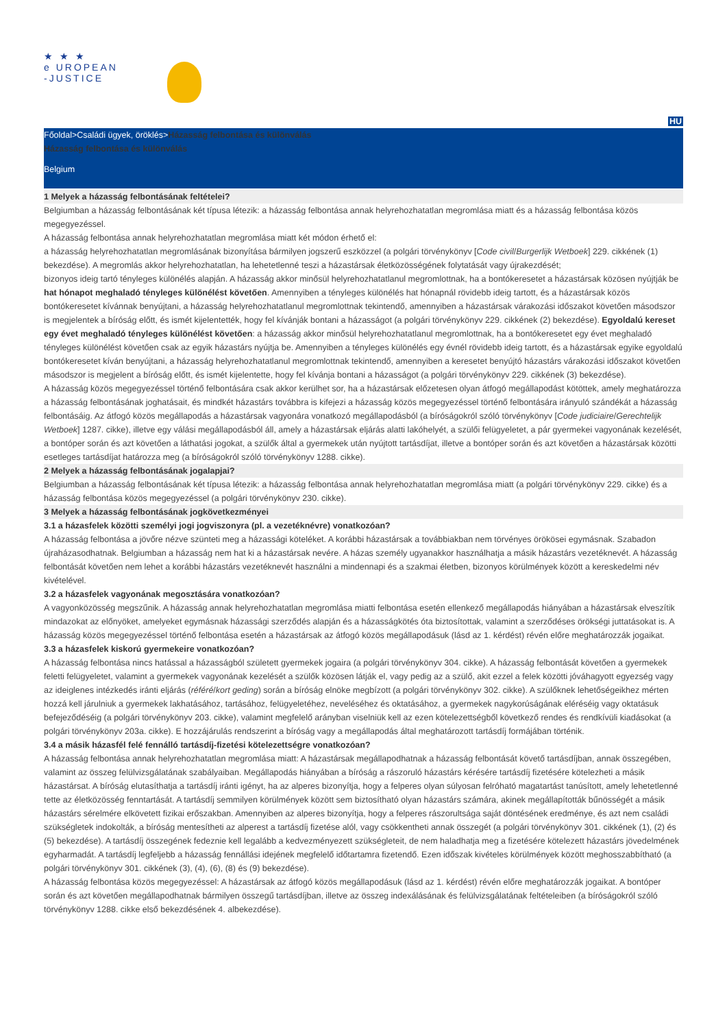★ ★ ★
e UROPEAN
-JUSTICE
HU
Főoldal>Családi ügyek, öröklés>Házasság felbontása és különválás
Házasság felbontása és különválás
Belgium
1 Melyek a házasság felbontásának feltételei?
Belgiumban a házasság felbontásának két típusa létezik: a házasság felbontása annak helyrehozhatatlan megromlása miatt és a házasság felbontása közös megegyezéssel.
A házasság felbontása annak helyrehozhatatlan megromlása miatt két módon érhető el:
a házasság helyrehozhatatlan megromlásának bizonyítása bármilyen jogszerű eszközzel (a polgári törvénykönyv [Code civil/Burgerlijk Wetboek] 229. cikkének (1) bekezdése). A megromlás akkor helyrehozhatatlan, ha lehetetlenné teszi a házastársak életközösségének folytatását vagy újrakezdését;
bizonyos ideig tartó tényleges különélés alapján. A házasság akkor minősül helyrehozhatatlanul megromlottnak, ha a bontókeresetet a házastársak közösen nyújtják be hat hónapot meghaladó tényleges különélést követően. Amennyiben a tényleges különélés hat hónapnál rövidebb ideig tartott, és a házastársak közös bontókeresetet kívánnak benyújtani, a házasság helyrehozhatatlanul megromlottnak tekintendő, amennyiben a házastársak várakozási időszakot követően másodszor is megjelentek a bíróság előtt, és ismét kijelentették, hogy fel kívánják bontani a házasságot (a polgári törvénykönyv 229. cikkének (2) bekezdése). Egyoldalú kereset egy évet meghaladó tényleges különélést követően: a házasság akkor minősül helyrehozhatatlanul megromlottnak, ha a bontókeresetet egy évet meghaladó tényleges különélést követően csak az egyik házastárs nyújtja be. Amennyiben a tényleges különélés egy évnél rövidebb ideig tartott, és a házastársak egyike egyoldalú bontókeresetet kíván benyújtani, a házasság helyrehozhatatlanul megromlottnak tekintendő, amennyiben a keresetet benyújtó házastárs várakozási időszakot követően másodszor is megjelent a bíróság előtt, és ismét kijelentette, hogy fel kívánja bontani a házasságot (a polgári törvénykönyv 229. cikkének (3) bekezdése).
A házasság közös megegyezéssel történő felbontására csak akkor kerülhet sor, ha a házastársak előzetesen olyan átfogó megállapodást kötöttek, amely meghatározza a házasság felbontásának joghatásait, és mindkét házastárs továbbra is kifejezi a házasság közös megegyezéssel történő felbontására irányuló szándékát a házasság felbontásáig. Az átfogó közös megállapodás a házastársak vagyonára vonatkozó megállapodásból (a bíróságokról szóló törvénykönyv [Code judiciaire/Gerechtelijk Wetboek] 1287. cikke), illetve egy válási megállapodásból áll, amely a házastársak eljárás alatti lakóhelyét, a szülői felügyeletet, a pár gyermekei vagyonának kezelését, a bontóper során és azt követően a láthatási jogokat, a szülők által a gyermekek után nyújtott tartásdíjat, illetve a bontóper során és azt követően a házastársak közötti esetleges tartásdíjat határozza meg (a bíróságokról szóló törvénykönyv 1288. cikke).
2 Melyek a házasság felbontásának jogalapjai?
Belgiumban a házasság felbontásának két típusa létezik: a házasság felbontása annak helyrehozhatatlan megromlása miatt (a polgári törvénykönyv 229. cikke) és a házasság felbontása közös megegyezéssel (a polgári törvénykönyv 230. cikke).
3 Melyek a házasság felbontásának jogkövetkezményei
3.1 a házasfelek közötti személyi jogi jogviszonyra (pl. a vezetéknévre) vonatkozóan?
A házasság felbontása a jövőre nézve szünteti meg a házassági köteléket. A korábbi házastársak a továbbiakban nem törvényes örökösei egymásnak. Szabadon újraházasodhatnak. Belgiumban a házasság nem hat ki a házastársak nevére. A házas személy ugyanakkor használhatja a másik házastárs vezetéknevét. A házasság felbontását követően nem lehet a korábbi házastárs vezetéknevét használni a mindennapi és a szakmai életben, bizonyos körülmények között a kereskedelmi név kivételével.
3.2 a házasfelek vagyonának megosztására vonatkozóan?
A vagyonközösség megszűnik. A házasság annak helyrehozhatatlan megromlása miatti felbontása esetén ellenkező megállapodás hiányában a házastársak elveszítik mindazokat az előnyöket, amelyeket egymásnak házassági szerződés alapján és a házasságkötés óta biztosítottak, valamint a szerződéses örökségi juttatásokat is. A házasság közös megegyezéssel történő felbontása esetén a házastársak az átfogó közös megállapodásuk (lásd az 1. kérdést) révén előre meghatározzák jogaikat.
3.3 a házasfelek kiskorú gyermekeire vonatkozóan?
A házasság felbontása nincs hatással a házasságból született gyermekek jogaira (a polgári törvénykönyv 304. cikke). A házasság felbontását követően a gyermekek feletti felügyeletet, valamint a gyermekek vagyonának kezelését a szülők közösen látják el, vagy pedig az a szülő, akit ezzel a felek közötti jóváhagyott egyezség vagy az ideiglenes intézkedés iránti eljárás (référé/kort geding) során a bíróság elnöke megbízott (a polgári törvénykönyv 302. cikke). A szülőknek lehetőségeikhez mérten hozzá kell járulniuk a gyermekek lakhatásához, tartásához, felügyeletéhez, neveléséhez és oktatásához, a gyermekek nagykorúságának eléréséig vagy oktatásuk befejeződéséig (a polgári törvénykönyv 203. cikke), valamint megfelelő arányban viselniük kell az ezen kötelezettségből következő rendes és rendkívüli kiadásokat (a polgári törvénykönyv 203a. cikke). E hozzájárulás rendszerint a bíróság vagy a megállapodás által meghatározott tartásdíj formájában történik.
3.4 a másik házasfél felé fennálló tartásdíj-fizetési kötelezettségre vonatkozóan?
A házasság felbontása annak helyrehozhatatlan megromlása miatt: A házastársak megállapodhatnak a házasság felbontását követő tartásdíjban, annak összegében, valamint az összeg felülvizsgálatának szabályaiban. Megállapodás hiányában a bíróság a rászoruló házastárs kérésére tartásdíj fizetésére kötelezheti a másik házastársat. A bíróság elutasíthatja a tartásdíj iránti igényt, ha az alperes bizonyítja, hogy a felperes olyan súlyosan felróható magatartást tanúsított, amely lehetetlenné tette az életközösség fenntartását. A tartásdíj semmilyen körülmények között sem biztosítható olyan házastárs számára, akinek megállapították bűnösségét a másik házastárs sérelmére elkövetett fizikai erőszakban. Amennyiben az alperes bizonyítja, hogy a felperes rászorultsága saját döntésének eredménye, és azt nem családi szükségletek indokolták, a bíróság mentesítheti az alperest a tartásdíj fizetése alól, vagy csökkentheti annak összegét (a polgári törvénykönyv 301. cikkének (1), (2) és (5) bekezdése). A tartásdíj összegének fedeznie kell legalább a kedvezményezett szükségleteit, de nem haladhatja meg a fizetésére kötelezett házastárs jövedelmének egyharmadát. A tartásdíj legfeljebb a házasság fennállási idejének megfelelő időtartamra fizetendő. Ezen időszak kivételes körülmények között meghosszabbítható (a polgári törvénykönyv 301. cikkének (3), (4), (6), (8) és (9) bekezdése).
A házasság felbontása közös megegyezéssel: A házastársak az átfogó közös megállapodásuk (lásd az 1. kérdést) révén előre meghatározzák jogaikat. A bontóper során és azt követően megállapodhatnak bármilyen összegű tartásdíjban, illetve az összeg indexálásának és felülvizsgálatának feltételeiben (a bíróságokról szóló törvénykönyv 1288. cikke első bekezdésének 4. albekezdése).